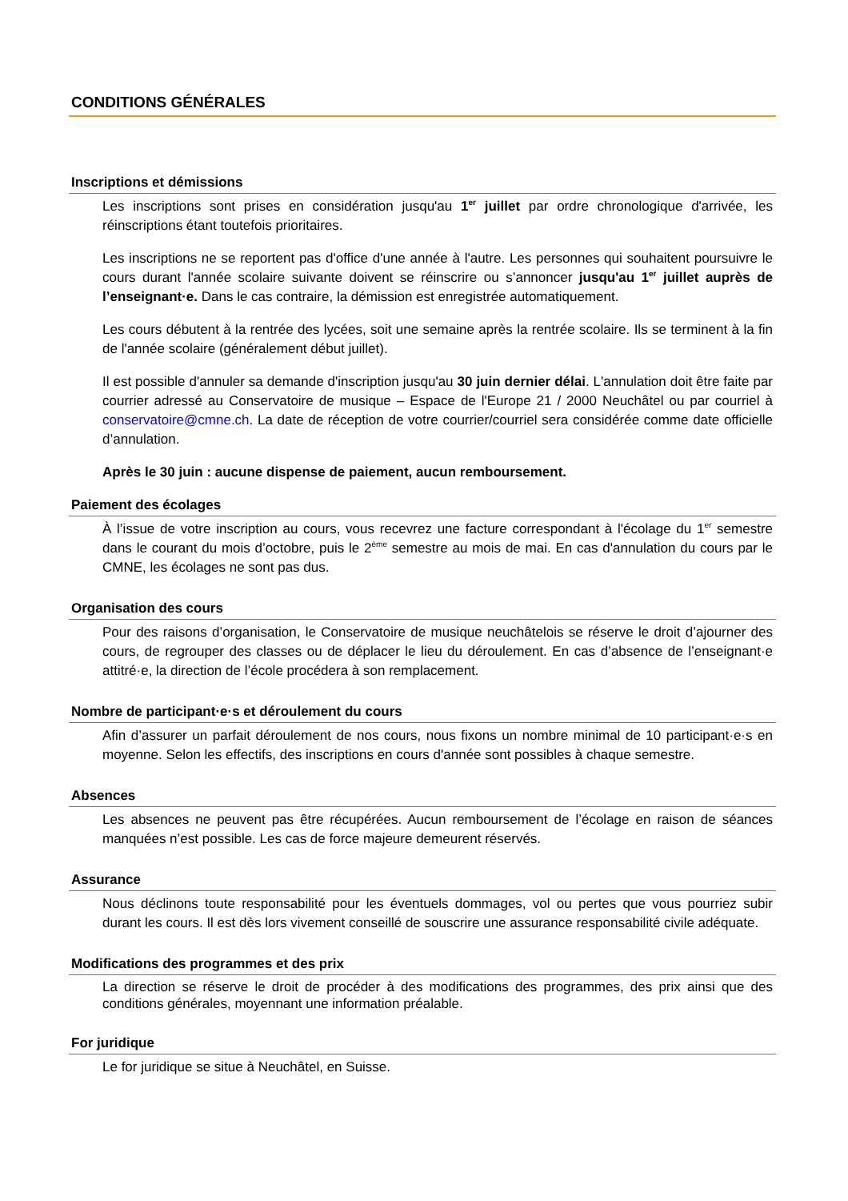CONDITIONS GÉNÉRALES
Inscriptions et démissions
Les inscriptions sont prises en considération jusqu'au 1<sup>er</sup> juillet par ordre chronologique d'arrivée, les réinscriptions étant toutefois prioritaires.
Les inscriptions ne se reportent pas d'office d'une année à l'autre. Les personnes qui souhaitent poursuivre le cours durant l'année scolaire suivante doivent se réinscrire ou s’annoncer jusqu'au 1<sup>er</sup> juillet auprès de l’enseignant·e. Dans le cas contraire, la démission est enregistrée automatiquement.
Les cours débutent à la rentrée des lycées, soit une semaine après la rentrée scolaire. Ils se terminent à la fin de l'année scolaire (généralement début juillet).
Il est possible d'annuler sa demande d'inscription jusqu'au 30 juin dernier délai. L'annulation doit être faite par courrier adressé au Conservatoire de musique – Espace de l'Europe 21 / 2000 Neuchâtel ou par courriel à conservatoire@cmne.ch. La date de réception de votre courrier/courriel sera considérée comme date officielle d’annulation.
Après le 30 juin : aucune dispense de paiement, aucun remboursement.
Paiement des écolages
À l’issue de votre inscription au cours, vous recevrez une facture correspondant à l'écolage du 1<sup>er</sup> semestre dans le courant du mois d’octobre, puis le 2<sup>ème</sup> semestre au mois de mai. En cas d'annulation du cours par le CMNE, les écolages ne sont pas dus.
Organisation des cours
Pour des raisons d’organisation, le Conservatoire de musique neuchâtelois se réserve le droit d’ajourner des cours, de regrouper des classes ou de déplacer le lieu du déroulement. En cas d’absence de l’enseignant·e attitré·e, la direction de l’école procédera à son remplacement.
Nombre de participant·e·s et déroulement du cours
Afin d’assurer un parfait déroulement de nos cours, nous fixons un nombre minimal de 10 participant·e·s en moyenne. Selon les effectifs, des inscriptions en cours d'année sont possibles à chaque semestre.
Absences
Les absences ne peuvent pas être récupérées. Aucun remboursement de l’écolage en raison de séances manquées n’est possible. Les cas de force majeure demeurent réservés.
Assurance
Nous déclinons toute responsabilité pour les éventuels dommages, vol ou pertes que vous pourriez subir durant les cours. Il est dès lors vivement conseillé de souscrire une assurance responsabilité civile adéquate.
Modifications des programmes et des prix
La direction se réserve le droit de procéder à des modifications des programmes, des prix ainsi que des conditions générales, moyennant une information préalable.
For juridique
Le for juridique se situe à Neuchâtel, en Suisse.